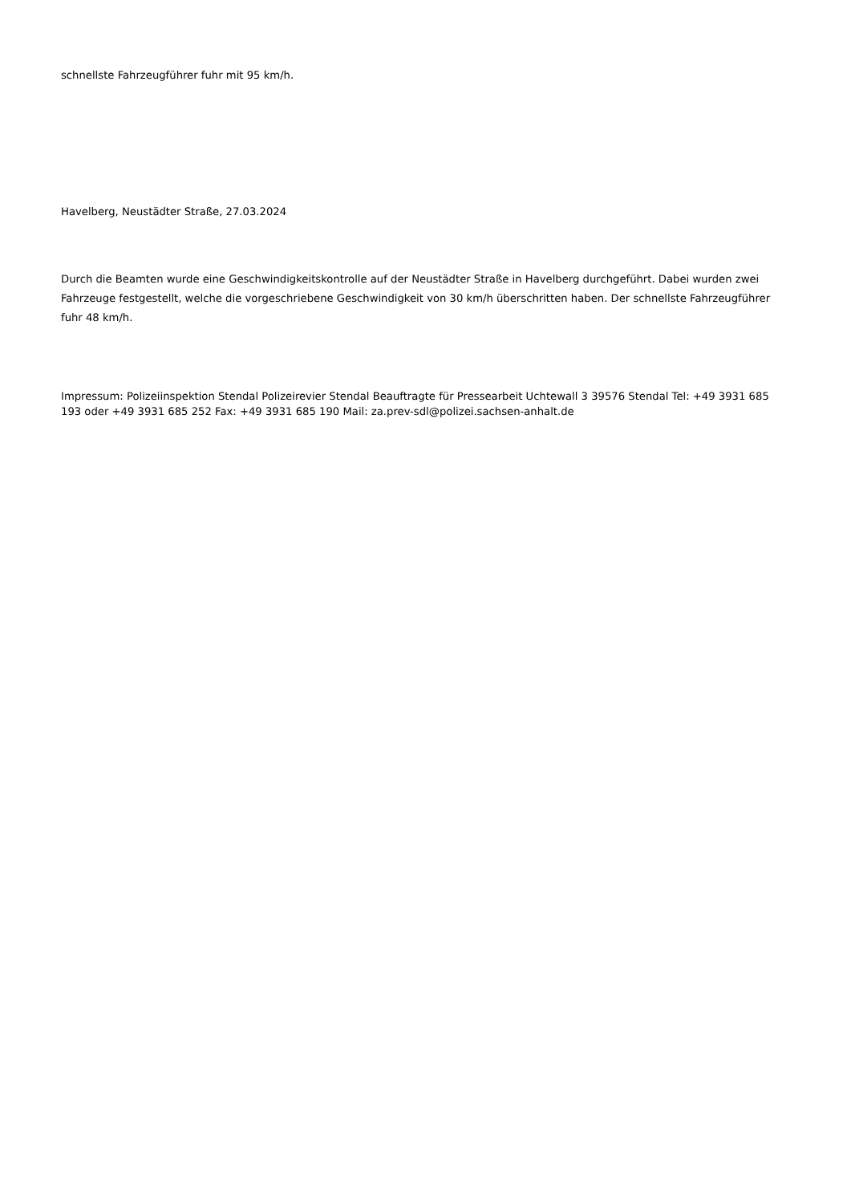schnellste Fahrzeugführer fuhr mit 95 km/h.
Havelberg, Neustädter Straße, 27.03.2024
Durch die Beamten wurde eine Geschwindigkeitskontrolle auf der Neustädter Straße in Havelberg durchgeführt. Dabei wurden zwei Fahrzeuge festgestellt, welche die vorgeschriebene Geschwindigkeit von 30 km/h überschritten haben. Der schnellste Fahrzeugführer fuhr 48 km/h.
Impressum: Polizeiinspektion Stendal Polizeirevier Stendal Beauftragte für Pressearbeit Uchtewall 3 39576 Stendal Tel: +49 3931 685 193 oder +49 3931 685 252 Fax: +49 3931 685 190 Mail: za.prev-sdl@polizei.sachsen-anhalt.de